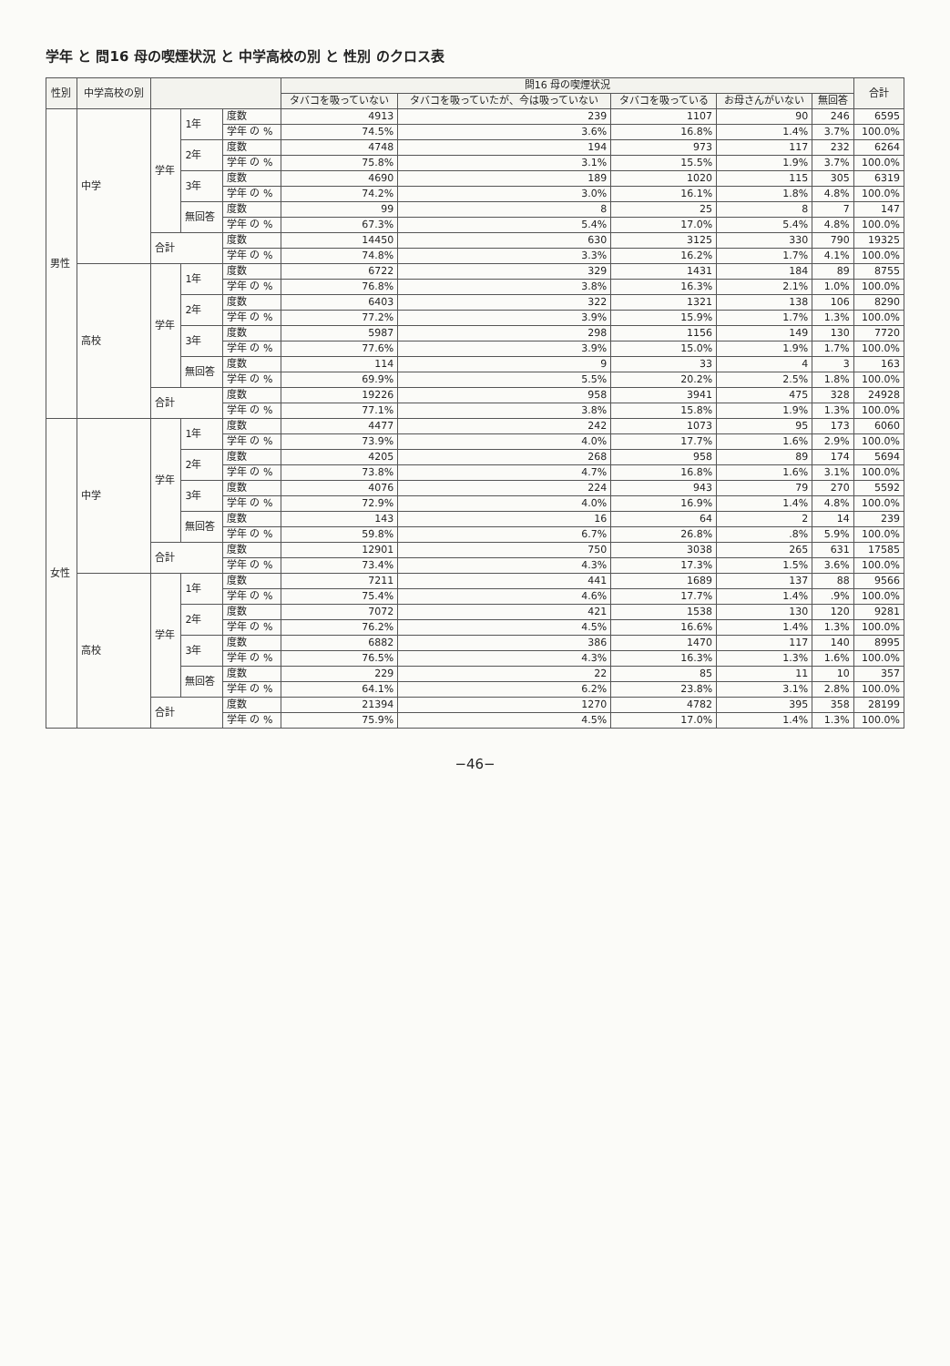学年 と 問16 母の喫煙状況 と 中学高校の別 と 性別 のクロス表
| 性別 | 中学高校の別 | | | | 問16 母の喫煙状況 | | | | | 合計 |
| --- | --- | --- | --- | --- | --- | --- | --- | --- | --- | --- |
| | | | | | タバコを吸っていない | タバコを吸っていたが、今は吸っていない | タバコを吸っている | お母さんがいない | 無回答 | |
| 男性 | 中学 | 学年 | 1年 | 度数 | 4913 | 239 | 1107 | 90 | 246 | 6595 |
| | | | | 学年 の % | 74.5% | 3.6% | 16.8% | 1.4% | 3.7% | 100.0% |
| | | | 2年 | 度数 | 4748 | 194 | 973 | 117 | 232 | 6264 |
| | | | | 学年 の % | 75.8% | 3.1% | 15.5% | 1.9% | 3.7% | 100.0% |
| | | | 3年 | 度数 | 4690 | 189 | 1020 | 115 | 305 | 6319 |
| | | | | 学年 の % | 74.2% | 3.0% | 16.1% | 1.8% | 4.8% | 100.0% |
| | | | 無回答 | 度数 | 99 | 8 | 25 | 8 | 7 | 147 |
| | | | | 学年 の % | 67.3% | 5.4% | 17.0% | 5.4% | 4.8% | 100.0% |
| | | 合計 | | 度数 | 14450 | 630 | 3125 | 330 | 790 | 19325 |
| | | | | 学年 の % | 74.8% | 3.3% | 16.2% | 1.7% | 4.1% | 100.0% |
| | 高校 | 学年 | 1年 | 度数 | 6722 | 329 | 1431 | 184 | 89 | 8755 |
| | | | | 学年 の % | 76.8% | 3.8% | 16.3% | 2.1% | 1.0% | 100.0% |
| | | | 2年 | 度数 | 6403 | 322 | 1321 | 138 | 106 | 8290 |
| | | | | 学年 の % | 77.2% | 3.9% | 15.9% | 1.7% | 1.3% | 100.0% |
| | | | 3年 | 度数 | 5987 | 298 | 1156 | 149 | 130 | 7720 |
| | | | | 学年 の % | 77.6% | 3.9% | 15.0% | 1.9% | 1.7% | 100.0% |
| | | | 無回答 | 度数 | 114 | 9 | 33 | 4 | 3 | 163 |
| | | | | 学年 の % | 69.9% | 5.5% | 20.2% | 2.5% | 1.8% | 100.0% |
| | | 合計 | | 度数 | 19226 | 958 | 3941 | 475 | 328 | 24928 |
| | | | | 学年 の % | 77.1% | 3.8% | 15.8% | 1.9% | 1.3% | 100.0% |
| 女性 | 中学 | 学年 | 1年 | 度数 | 4477 | 242 | 1073 | 95 | 173 | 6060 |
| | | | | 学年 の % | 73.9% | 4.0% | 17.7% | 1.6% | 2.9% | 100.0% |
| | | | 2年 | 度数 | 4205 | 268 | 958 | 89 | 174 | 5694 |
| | | | | 学年 の % | 73.8% | 4.7% | 16.8% | 1.6% | 3.1% | 100.0% |
| | | | 3年 | 度数 | 4076 | 224 | 943 | 79 | 270 | 5592 |
| | | | | 学年 の % | 72.9% | 4.0% | 16.9% | 1.4% | 4.8% | 100.0% |
| | | | 無回答 | 度数 | 143 | 16 | 64 | 2 | 14 | 239 |
| | | | | 学年 の % | 59.8% | 6.7% | 26.8% | .8% | 5.9% | 100.0% |
| | | 合計 | | 度数 | 12901 | 750 | 3038 | 265 | 631 | 17585 |
| | | | | 学年 の % | 73.4% | 4.3% | 17.3% | 1.5% | 3.6% | 100.0% |
| | 高校 | 学年 | 1年 | 度数 | 7211 | 441 | 1689 | 137 | 88 | 9566 |
| | | | | 学年 の % | 75.4% | 4.6% | 17.7% | 1.4% | .9% | 100.0% |
| | | | 2年 | 度数 | 7072 | 421 | 1538 | 130 | 120 | 9281 |
| | | | | 学年 の % | 76.2% | 4.5% | 16.6% | 1.4% | 1.3% | 100.0% |
| | | | 3年 | 度数 | 6882 | 386 | 1470 | 117 | 140 | 8995 |
| | | | | 学年 の % | 76.5% | 4.3% | 16.3% | 1.3% | 1.6% | 100.0% |
| | | | 無回答 | 度数 | 229 | 22 | 85 | 11 | 10 | 357 |
| | | | | 学年 の % | 64.1% | 6.2% | 23.8% | 3.1% | 2.8% | 100.0% |
| | | 合計 | | 度数 | 21394 | 1270 | 4782 | 395 | 358 | 28199 |
| | | | | 学年 の % | 75.9% | 4.5% | 17.0% | 1.4% | 1.3% | 100.0% |
−46−